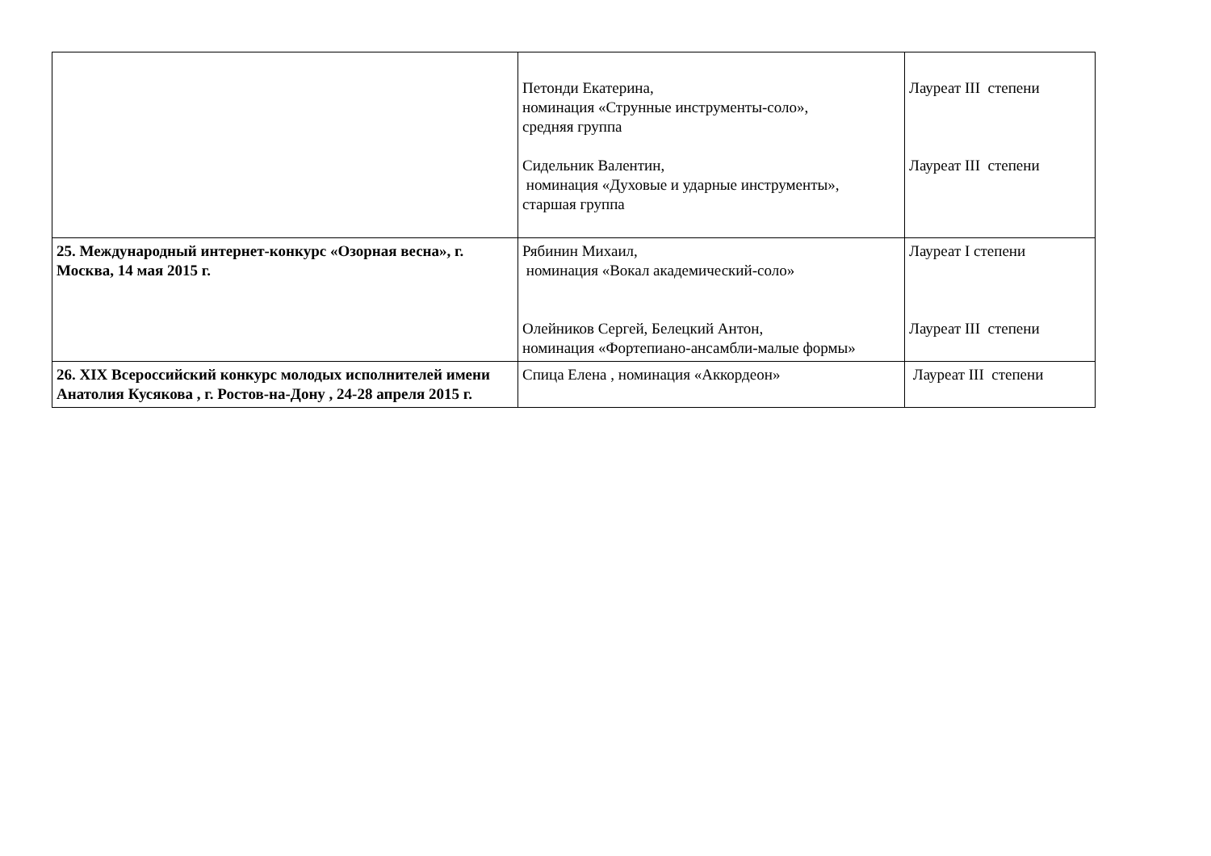| | Петонди Екатерина, номинация «Струнные инструменты-соло», средняя группа Сидельник Валентин, номинация «Духовые и ударные инструменты», старшая группа | Лауреат III степени Лауреат III степени |
| 25. Международный интернет-конкурс «Озорная весна», г. Москва, 14 мая 2015 г. | Рябинин Михаил, номинация «Вокал академический-соло» Олейников Сергей, Белецкий Антон, номинация «Фортепиано-ансамбли-малые формы» | Лауреат I степени Лауреат III степени |
| 26. XIX Всероссийский конкурс молодых исполнителей имени Анатолия Кусякова , г. Ростов-на-Дону , 24-28 апреля 2015 г. | Спица Елена , номинация «Аккордеон» | Лауреат III степени |